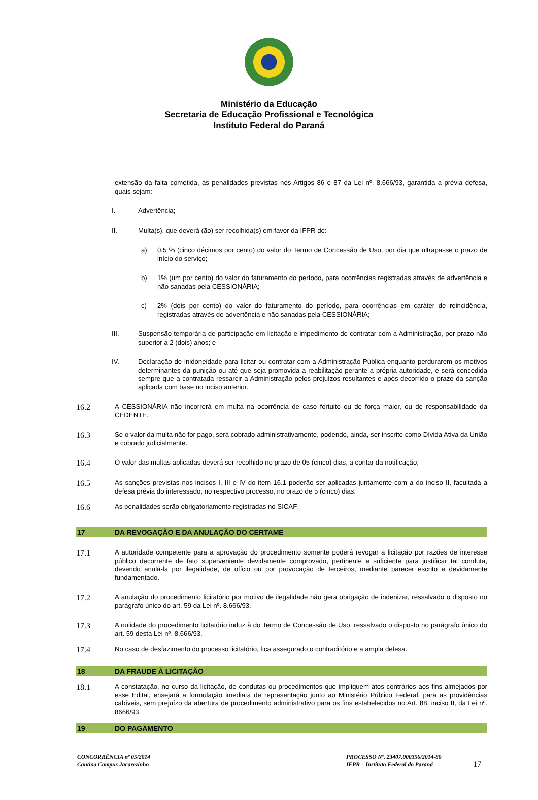Ministério da Educação
Secretaria de Educação Profissional e Tecnológica
Instituto Federal do Paraná
extensão da falta cometida, às penalidades previstas nos Artigos 86 e 87 da Lei nº. 8.666/93, garantida a prévia defesa, quais sejam:
I.
Advertência;
II.
Multa(s), que deverá (ão) ser recolhida(s) em favor da IFPR de:
a)
0,5 % (cinco décimos por cento) do valor do Termo de Concessão de Uso, por dia que ultrapasse o prazo de início do serviço;
b)
1% (um por cento) do valor do faturamento do período, para ocorrências registradas através de advertência e não sanadas pela CESSIONÁRIA;
c)
2% (dois por cento) do valor do faturamento do período, para ocorrências em caráter de reincidência, registradas através de advertência e não sanadas pela CESSIONÁRIA;
III.
Suspensão temporária de participação em licitação e impedimento de contratar com a Administração, por prazo não superior a 2 (dois) anos; e
IV.
Declaração de inidoneidade para licitar ou contratar com a Administração Pública enquanto perdurarem os motivos determinantes da punição ou até que seja promovida a reabilitação perante a própria autoridade, e será concedida sempre que a contratada ressarcir a Administração pelos prejuízos resultantes e após decorrido o prazo da sanção aplicada com base no inciso anterior.
16.2
A CESSIONÁRIA não incorrerá em multa na ocorrência de caso fortuito ou de força maior, ou de responsabilidade da CEDENTE.
16.3
Se o valor da multa não for pago, será cobrado administrativamente, podendo, ainda, ser inscrito como Dívida Ativa da União e cobrado judicialmente.
16.4
O valor das multas aplicadas deverá ser recolhido no prazo de 05 (cinco) dias, a contar da notificação;
16.5
As sanções previstas nos incisos I, III e IV do item 16.1 poderão ser aplicadas juntamente com a do inciso II, facultada a defesa prévia do interessado, no respectivo processo, no prazo de 5 (cinco) dias.
16.6
As penalidades serão obrigatoriamente registradas no SICAF.
17 DA REVOGAÇÃO E DA ANULAÇÃO DO CERTAME
17.1
A autoridade competente para a aprovação do procedimento somente poderá revogar a licitação por razões de interesse público decorrente de fato superveniente devidamente comprovado, pertinente e suficiente para justificar tal conduta, devendo anulá-la por ilegalidade, de ofício ou por provocação de terceiros, mediante parecer escrito e devidamente fundamentado.
17.2
A anulação do procedimento licitatório por motivo de ilegalidade não gera obrigação de indenizar, ressalvado o disposto no parágrafo único do art. 59 da Lei nº. 8.666/93.
17.3
A nulidade do procedimento licitatório induz à do Termo de Concessão de Uso, ressalvado o disposto no parágrafo único do art. 59 desta Lei nº. 8.666/93.
17.4
No caso de desfazimento do processo licitatório, fica assegurado o contraditório e a ampla defesa.
18 DA FRAUDE À LICITAÇÃO
18.1
A constatação, no curso da licitação, de condutas ou procedimentos que impliquem atos contrários aos fins almejados por esse Edital, ensejará a formulação imediata de representação junto ao Ministério Público Federal, para as providências cabíveis, sem prejuízo da abertura de procedimento administrativo para os fins estabelecidos no Art. 88, inciso II, da Lei nº. 8666/93.
19 DO PAGAMENTO
CONCORRÊNCIA nº 05/2014
Cantina Campus Jacarezinho
PROCESSO Nº. 23407.000356/2014-80
IFPR – Instituto Federal do Paraná
17